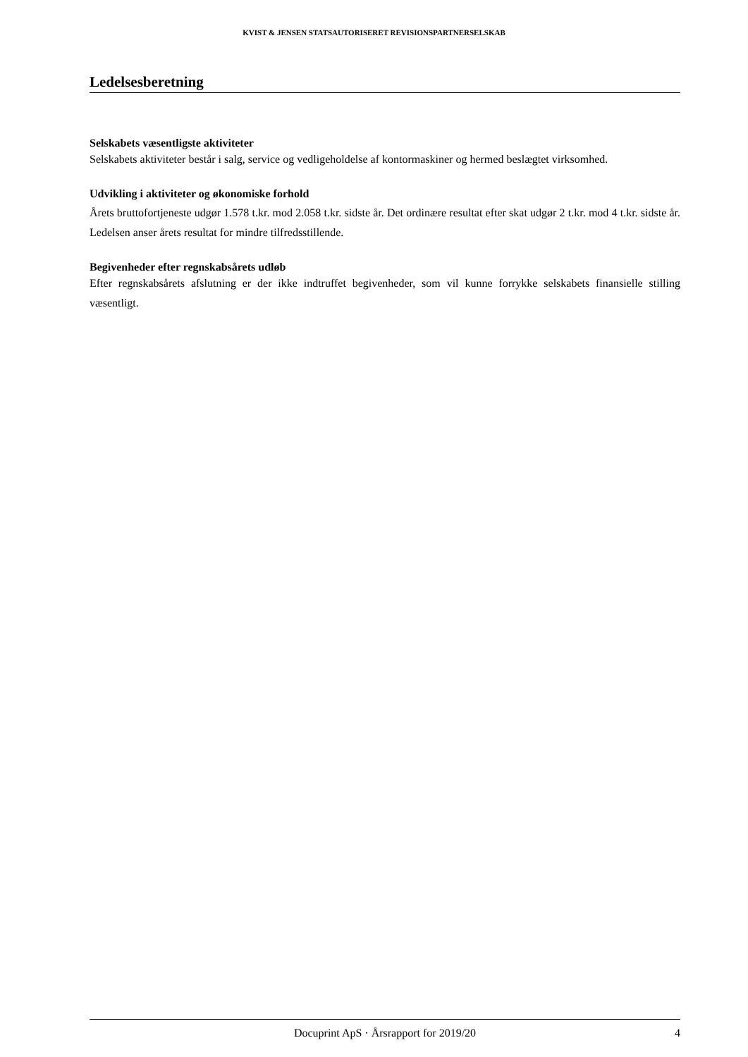KVIST & JENSEN STATSAUTORISERET REVISIONSPARTNERSELSKAB
Ledelsesberetning
Selskabets væsentligste aktiviteter
Selskabets aktiviteter består i salg, service og vedligeholdelse af kontormaskiner og hermed beslægtet virksomhed.
Udvikling i aktiviteter og økonomiske forhold
Årets bruttofortjeneste udgør 1.578 t.kr. mod 2.058 t.kr. sidste år. Det ordinære resultat efter skat udgør 2 t.kr. mod 4 t.kr. sidste år. Ledelsen anser årets resultat for mindre tilfredsstillende.
Begivenheder efter regnskabsårets udløb
Efter regnskabsårets afslutning er der ikke indtruffet begivenheder, som vil kunne forrykke selskabets finansielle stilling væsentligt.
Docuprint ApS · Årsrapport for 2019/20 4